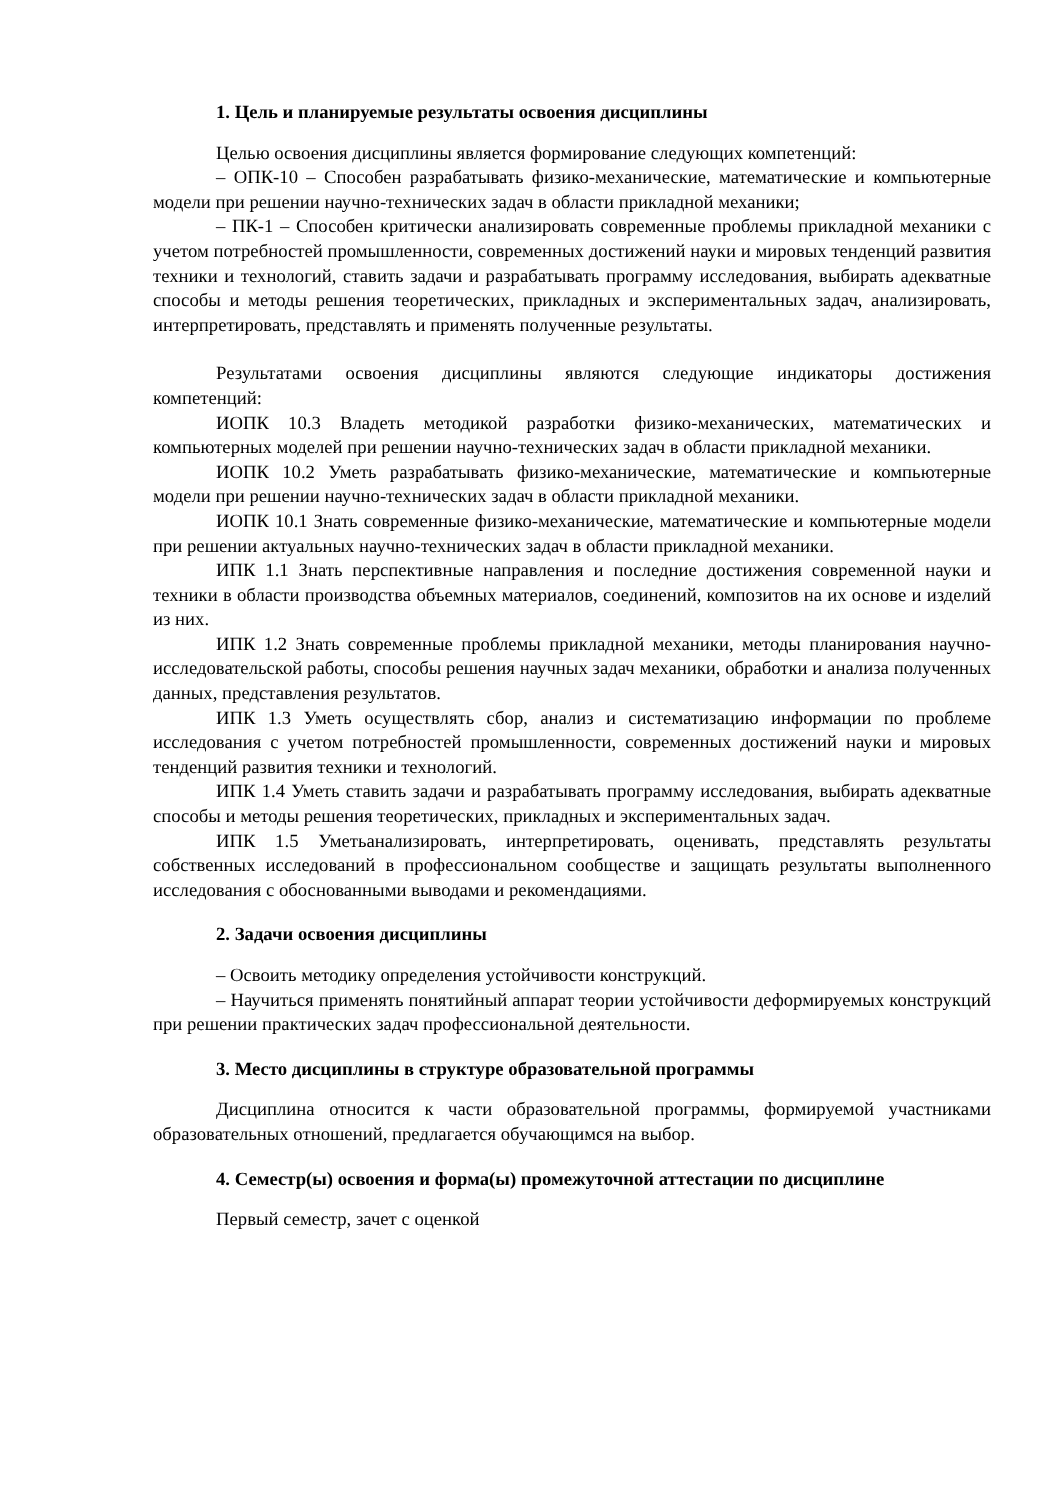1. Цель и планируемые результаты освоения дисциплины
Целью освоения дисциплины является формирование следующих компетенций:
– ОПК-10 – Способен разрабатывать физико-механические, математические и компьютерные модели при решении научно-технических задач в области прикладной механики;
– ПК-1 – Способен критически анализировать современные проблемы прикладной механики с учетом потребностей промышленности, современных достижений науки и мировых тенденций развития техники и технологий, ставить задачи и разрабатывать программу исследования, выбирать адекватные способы и методы решения теоретических, прикладных и экспериментальных задач, анализировать, интерпретировать, представлять и применять полученные результаты.
Результатами освоения дисциплины являются следующие индикаторы достижения компетенций:
ИОПК 10.3 Владеть методикой разработки физико-механических, математических и компьютерных моделей при решении научно-технических задач в области прикладной механики.
ИОПК 10.2 Уметь разрабатывать физико-механические, математические и компьютерные модели при решении научно-технических задач в области прикладной механики.
ИОПК 10.1 Знать современные физико-механические, математические и компьютерные модели при решении актуальных научно-технических задач в области прикладной механики.
ИПК 1.1 Знать перспективные направления и последние достижения современной науки и техники в области производства объемных материалов, соединений, композитов на их основе и изделий из них.
ИПК 1.2 Знать современные проблемы прикладной механики, методы планирования научно-исследовательской работы, способы решения научных задач механики, обработки и анализа полученных данных, представления результатов.
ИПК 1.3 Уметь осуществлять сбор, анализ и систематизацию информации по проблеме исследования с учетом потребностей промышленности, современных достижений науки и мировых тенденций развития техники и технологий.
ИПК 1.4 Уметь ставить задачи и разрабатывать программу исследования, выбирать адекватные способы и методы решения теоретических, прикладных и экспериментальных задач.
ИПК 1.5 Уметьанализировать, интерпретировать, оценивать, представлять результаты собственных исследований в профессиональном сообществе и защищать результаты выполненного исследования с обоснованными выводами и рекомендациями.
2. Задачи освоения дисциплины
– Освоить методику определения устойчивости конструкций.
– Научиться применять понятийный аппарат теории устойчивости деформируемых конструкций при решении практических задач профессиональной деятельности.
3. Место дисциплины в структуре образовательной программы
Дисциплина относится к части образовательной программы, формируемой участниками образовательных отношений, предлагается обучающимся на выбор.
4. Семестр(ы) освоения и форма(ы) промежуточной аттестации по дисциплине
Первый семестр, зачет с оценкой